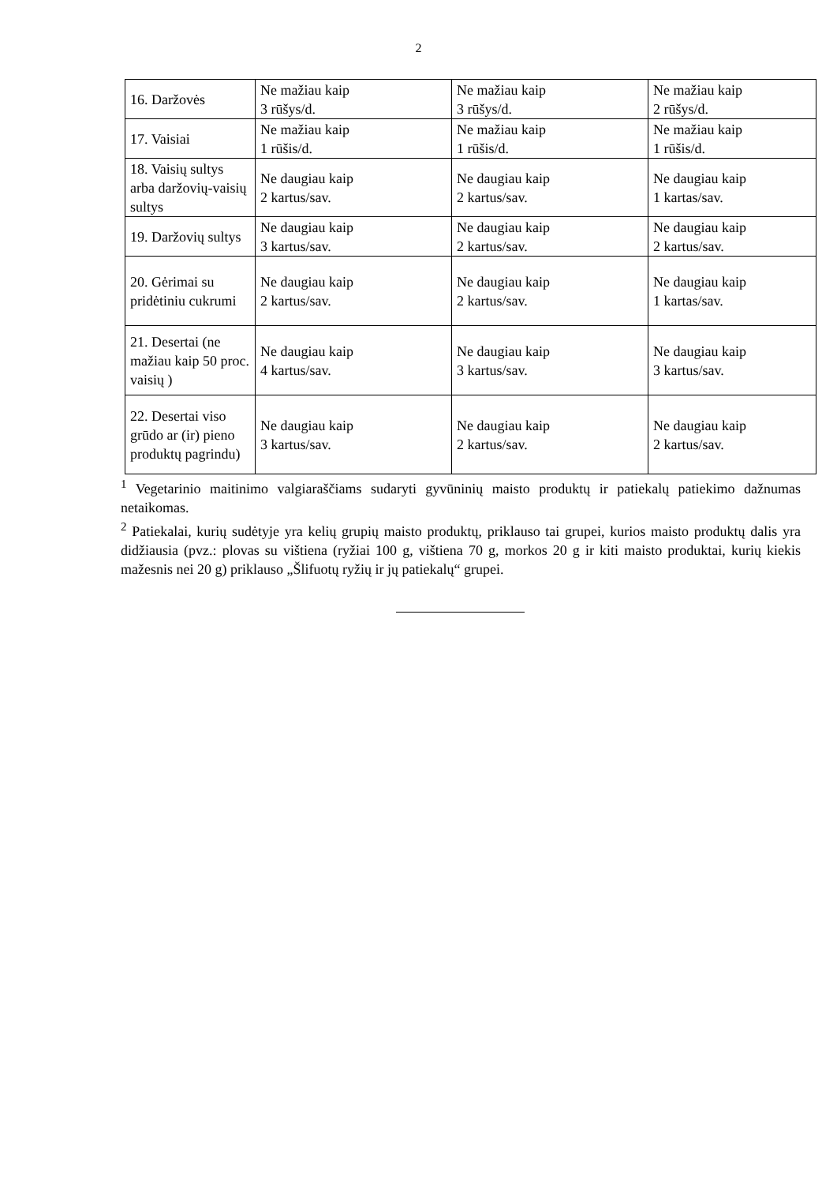2
| 16. Daržovės | Ne mažiau kaip 3 rūšys/d. | Ne mažiau kaip 3 rūšys/d. | Ne mažiau kaip 2 rūšys/d. |
| 17. Vaisiai | Ne mažiau kaip 1 rūšis/d. | Ne mažiau kaip 1 rūšis/d. | Ne mažiau kaip 1 rūšis/d. |
| 18. Vaisių sultys arba daržovių-vaisių sultys | Ne daugiau kaip 2 kartus/sav. | Ne daugiau kaip 2 kartus/sav. | Ne daugiau kaip 1 kartas/sav. |
| 19. Daržovių sultys | Ne daugiau kaip 3 kartus/sav. | Ne daugiau kaip 2 kartus/sav. | Ne daugiau kaip 2 kartus/sav. |
| 20. Gėrimai su pridėtiniu cukrumi | Ne daugiau kaip 2 kartus/sav. | Ne daugiau kaip 2 kartus/sav. | Ne daugiau kaip 1 kartas/sav. |
| 21. Desertai (ne mažiau kaip 50 proc. vaisių ) | Ne daugiau kaip 4 kartus/sav. | Ne daugiau kaip 3 kartus/sav. | Ne daugiau kaip 3 kartus/sav. |
| 22. Desertai viso grūdo ar (ir) pieno produktų pagrindu) | Ne daugiau kaip 3 kartus/sav. | Ne daugiau kaip 2 kartus/sav. | Ne daugiau kaip 2 kartus/sav. |
<sup>1</sup> Vegetarinio maitinimo valgiaraščiams sudaryti gyvūninių maisto produktų ir patiekalų patiekimo dažnumas netaikomas.
<sup>2</sup> Patiekalai, kurių sudėtyje yra kelių grupių maisto produktų, priklauso tai grupei, kurios maisto produktų dalis yra didžiausia (pvz.: plovas su vištiena (ryžiai 100 g, vištiena 70 g, morkos 20 g ir kiti maisto produktai, kurių kiekis mažesnis nei 20 g) priklauso „Šlifuotų ryžių ir jų patiekalų“ grupei.